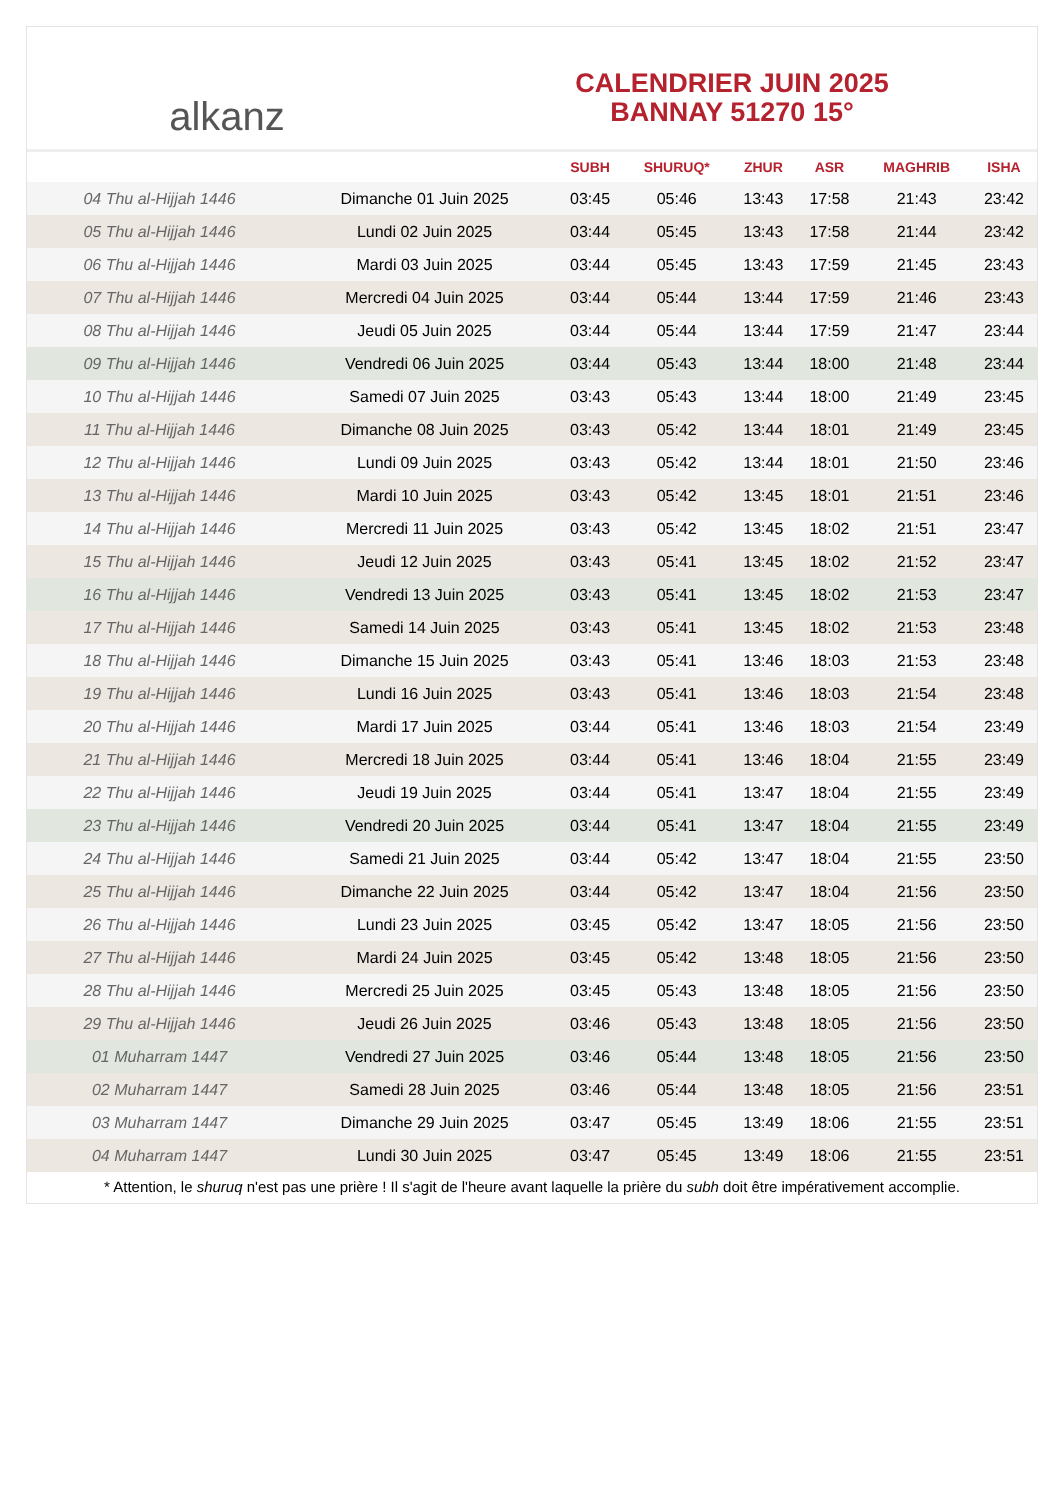alkanz
CALENDRIER JUIN 2025
BANNAY 51270 15°
| | | SUBH | SHURUQ* | ZHUR | ASR | MAGHRIB | ISHA |
| --- | --- | --- | --- | --- | --- | --- | --- |
| 04 Thu al-Hijjah 1446 | Dimanche 01 Juin 2025 | 03:45 | 05:46 | 13:43 | 17:58 | 21:43 | 23:42 |
| 05 Thu al-Hijjah 1446 | Lundi 02 Juin 2025 | 03:44 | 05:45 | 13:43 | 17:58 | 21:44 | 23:42 |
| 06 Thu al-Hijjah 1446 | Mardi 03 Juin 2025 | 03:44 | 05:45 | 13:43 | 17:59 | 21:45 | 23:43 |
| 07 Thu al-Hijjah 1446 | Mercredi 04 Juin 2025 | 03:44 | 05:44 | 13:44 | 17:59 | 21:46 | 23:43 |
| 08 Thu al-Hijjah 1446 | Jeudi 05 Juin 2025 | 03:44 | 05:44 | 13:44 | 17:59 | 21:47 | 23:44 |
| 09 Thu al-Hijjah 1446 | Vendredi 06 Juin 2025 | 03:44 | 05:43 | 13:44 | 18:00 | 21:48 | 23:44 |
| 10 Thu al-Hijjah 1446 | Samedi 07 Juin 2025 | 03:43 | 05:43 | 13:44 | 18:00 | 21:49 | 23:45 |
| 11 Thu al-Hijjah 1446 | Dimanche 08 Juin 2025 | 03:43 | 05:42 | 13:44 | 18:01 | 21:49 | 23:45 |
| 12 Thu al-Hijjah 1446 | Lundi 09 Juin 2025 | 03:43 | 05:42 | 13:44 | 18:01 | 21:50 | 23:46 |
| 13 Thu al-Hijjah 1446 | Mardi 10 Juin 2025 | 03:43 | 05:42 | 13:45 | 18:01 | 21:51 | 23:46 |
| 14 Thu al-Hijjah 1446 | Mercredi 11 Juin 2025 | 03:43 | 05:42 | 13:45 | 18:02 | 21:51 | 23:47 |
| 15 Thu al-Hijjah 1446 | Jeudi 12 Juin 2025 | 03:43 | 05:41 | 13:45 | 18:02 | 21:52 | 23:47 |
| 16 Thu al-Hijjah 1446 | Vendredi 13 Juin 2025 | 03:43 | 05:41 | 13:45 | 18:02 | 21:53 | 23:47 |
| 17 Thu al-Hijjah 1446 | Samedi 14 Juin 2025 | 03:43 | 05:41 | 13:45 | 18:02 | 21:53 | 23:48 |
| 18 Thu al-Hijjah 1446 | Dimanche 15 Juin 2025 | 03:43 | 05:41 | 13:46 | 18:03 | 21:53 | 23:48 |
| 19 Thu al-Hijjah 1446 | Lundi 16 Juin 2025 | 03:43 | 05:41 | 13:46 | 18:03 | 21:54 | 23:48 |
| 20 Thu al-Hijjah 1446 | Mardi 17 Juin 2025 | 03:44 | 05:41 | 13:46 | 18:03 | 21:54 | 23:49 |
| 21 Thu al-Hijjah 1446 | Mercredi 18 Juin 2025 | 03:44 | 05:41 | 13:46 | 18:04 | 21:55 | 23:49 |
| 22 Thu al-Hijjah 1446 | Jeudi 19 Juin 2025 | 03:44 | 05:41 | 13:47 | 18:04 | 21:55 | 23:49 |
| 23 Thu al-Hijjah 1446 | Vendredi 20 Juin 2025 | 03:44 | 05:41 | 13:47 | 18:04 | 21:55 | 23:49 |
| 24 Thu al-Hijjah 1446 | Samedi 21 Juin 2025 | 03:44 | 05:42 | 13:47 | 18:04 | 21:55 | 23:50 |
| 25 Thu al-Hijjah 1446 | Dimanche 22 Juin 2025 | 03:44 | 05:42 | 13:47 | 18:04 | 21:56 | 23:50 |
| 26 Thu al-Hijjah 1446 | Lundi 23 Juin 2025 | 03:45 | 05:42 | 13:47 | 18:05 | 21:56 | 23:50 |
| 27 Thu al-Hijjah 1446 | Mardi 24 Juin 2025 | 03:45 | 05:42 | 13:48 | 18:05 | 21:56 | 23:50 |
| 28 Thu al-Hijjah 1446 | Mercredi 25 Juin 2025 | 03:45 | 05:43 | 13:48 | 18:05 | 21:56 | 23:50 |
| 29 Thu al-Hijjah 1446 | Jeudi 26 Juin 2025 | 03:46 | 05:43 | 13:48 | 18:05 | 21:56 | 23:50 |
| 01 Muharram 1447 | Vendredi 27 Juin 2025 | 03:46 | 05:44 | 13:48 | 18:05 | 21:56 | 23:50 |
| 02 Muharram 1447 | Samedi 28 Juin 2025 | 03:46 | 05:44 | 13:48 | 18:05 | 21:56 | 23:51 |
| 03 Muharram 1447 | Dimanche 29 Juin 2025 | 03:47 | 05:45 | 13:49 | 18:06 | 21:55 | 23:51 |
| 04 Muharram 1447 | Lundi 30 Juin 2025 | 03:47 | 05:45 | 13:49 | 18:06 | 21:55 | 23:51 |
* Attention, le shuruq n'est pas une prière ! Il s'agit de l'heure avant laquelle la prière du subh doit être impérativement accomplie.